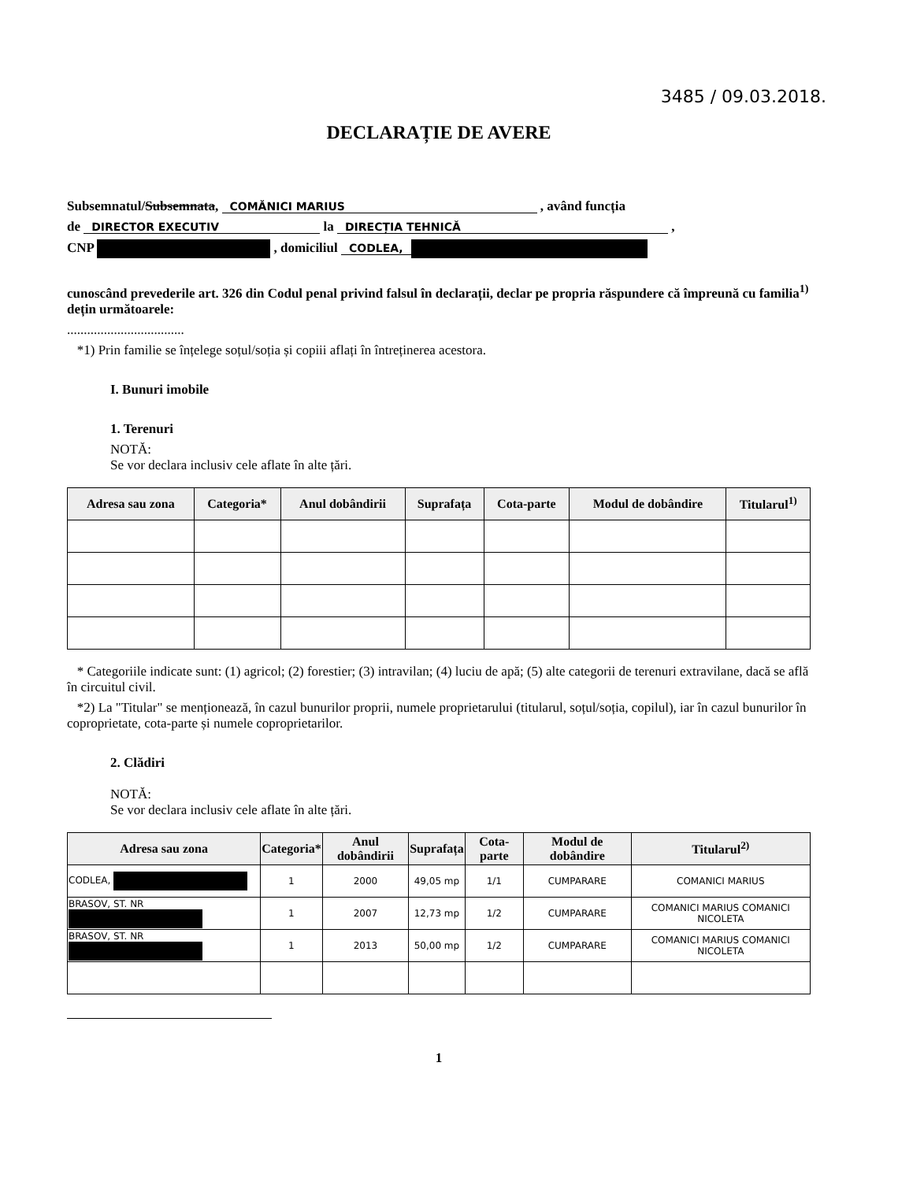3485 / 09.03.2018.
DECLARAȚIE DE AVERE
Subsemnatul/Subsemnata, COMĂNICI MARIUS , având funcția
de DIRECTOR EXECUTIV la DIRECȚIA TEHNICĂ ,
CNP , domiciliul CODLEA,
cunoscând prevederile art. 326 din Codul penal privind falsul în declarații, declar pe propria răspundere că împreună cu familia<sup>1)</sup> dețin următoarele:
...................................
*1) Prin familie se înțelege soțul/soția și copiii aflați în întreținerea acestora.
I. Bunuri imobile
1. Terenuri
NOTĂ:
Se vor declara inclusiv cele aflate în alte țări.
| Adresa sau zona | Categoria* | Anul dobândirii | Suprafața | Cota-parte | Modul de dobândire | Titularul<sup>1)</sup> |
| --- | --- | --- | --- | --- | --- | --- |
* Categoriile indicate sunt: (1) agricol; (2) forestier; (3) intravilan; (4) luciu de apă; (5) alte categorii de terenuri extravilane, dacă se află în circuitul civil.
*2) La "Titular" se menționează, în cazul bunurilor proprii, numele proprietarului (titularul, soțul/soția, copilul), iar în cazul bunurilor în coproprietate, cota-parte și numele coproprietarilor.
2. Clădiri
NOTĂ:
Se vor declara inclusiv cele aflate în alte țări.
| Adresa sau zona | Categoria* | Anul dobândirii | Suprafața | Cota-parte | Modul de dobândire | Titularul<sup>2)</sup> |
| --- | --- | --- | --- | --- | --- | --- |
| CODLEA, | 1 | 2000 | 49,05 mp | 1/1 | CUMPARARE | COMANICI MARIUS |
| BRASOV, ST. NR | 1 | 2007 | 12,73 mp | 1/2 | CUMPARARE | COMANICI MARIUS COMANICI NICOLETA |
| BRASOV, ST. NR | 1 | 2013 | 50,00 mp | 1/2 | CUMPARARE | COMANICI MARIUS COMANICI NICOLETA |
1